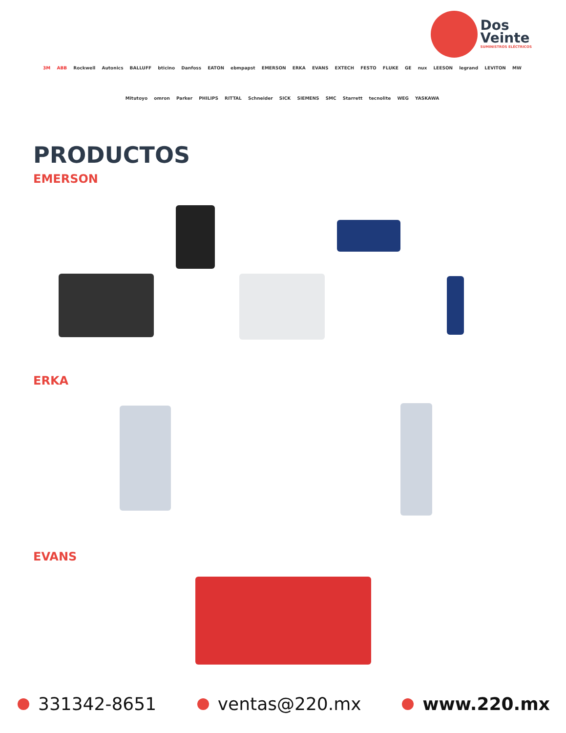Dos
Veinte
SUMINISTROS ELÉCTRICOS
3M ABB Rockwell Autonics BALLUFF bticino Danfoss EATON ebmpapst EMERSON ERKA EVANS EXTECH FESTO FLUKE GE nux LEESON legrand LEVITON MW Mitutoyo omron Parker PHILIPS RITTAL Schneider SICK SIEMENS SMC Starrett tecnolite WEG YASKAWA
PRODUCTOS
EMERSON
ERKA
EVANS
331342-8651 ventas@220.mx www.220.mx